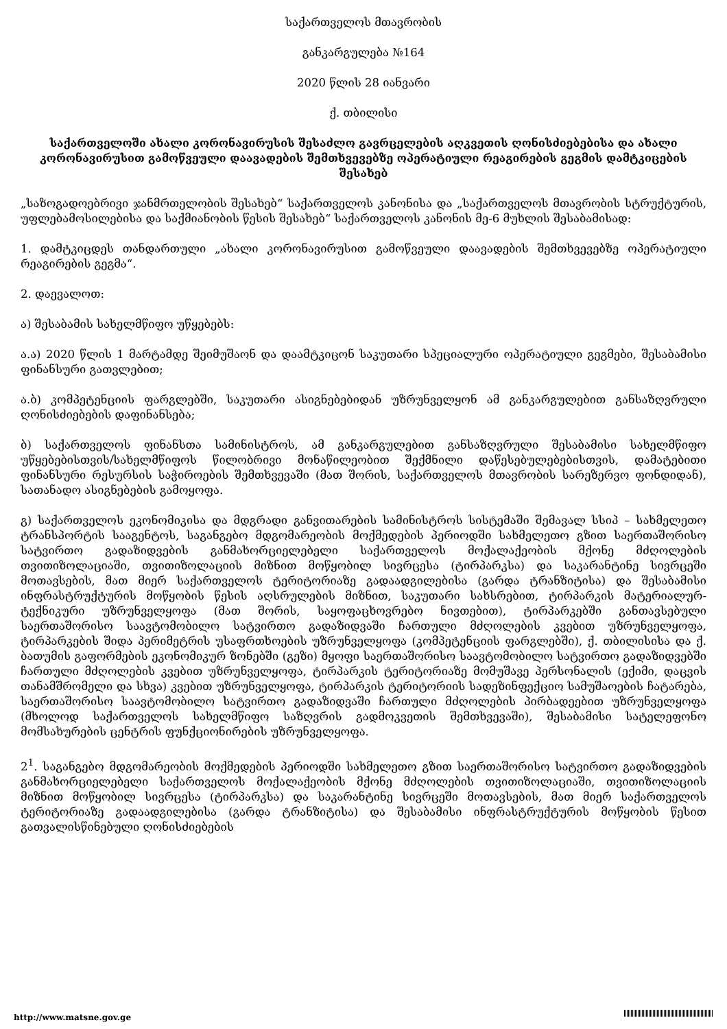საქართველოს მთავრობის
განკარგულება №164
2020 წლის 28 იანვარი
ქ. თბილისი
საქართველოში ახალი კორონავირუსის შესაძლო გავრცელების აღკვეთის ღონისძიებებისა და ახალი კორონავირუსით გამოწვეული დაავადების შემთხვევებზე ოპერატიული რეაგირების გეგმის დამტკიცების შესახებ
„საზოგადოებრივი ჯანმრთელობის შესახებ“ საქართველოს კანონისა და „საქართველოს მთავრობის სტრუქტურის, უფლებამოსილებისა და საქმიანობის წესის შესახებ“ საქართველოს კანონის მე-6 მუხლის შესაბამისად:
1. დამტკიცდეს თანდართული „ახალი კორონავირუსით გამოწვეული დაავადების შემთხვევებზე ოპერატიული რეაგირების გეგმა“.
2. დაევალოთ:
ა) შესაბამის სახელმწიფო უწყებებს:
ა.ა) 2020 წლის 1 მარტამდე შეიმუშაონ და დაამტკიცონ საკუთარი სპეციალური ოპერატიული გეგმები, შესაბამისი ფინანსური გათვლებით;
ა.ბ) კომპეტენციის ფარგლებში, საკუთარი ასიგნებებიდან უზრუნველყონ ამ განკარგულებით განსაზღვრული ღონისძიებების დაფინანსება;
ბ) საქართველოს ფინანსთა სამინისტროს, ამ განკარგულებით განსაზღვრული შესაბამისი სახელმწიფო უწყებებისთვის/სახელმწიფოს წილობრივი მონაწილეობით შექმნილი დაწესებულებებისთვის, დამატებითი ფინანსური რესურსის საჭიროების შემთხვევაში (მათ შორის, საქართველოს მთავრობის სარეზერვო ფონდიდან), სათანადო ასიგნებების გამოყოფა.
გ) საქართველოს ეკონომიკისა და მდგრადი განვითარების სამინისტროს სისტემაში შემავალ სსიპ – სახმელეთო ტრანსპორტის სააგენტოს, საგანგებო მდგომარეობის მოქმედების პერიოდში სახმელეთო გზით საერთაშორისო სატვირთო გადაზიდვების განმახორციელებელი საქართველოს მოქალაქეობის მქონე მძღოლების თვითიზოლაციაში, თვითიზოლაციის მიზნით მოწყობილ სივრცესა (ტირპარკსა) და საკარანტინე სივრცეში მოთავსების, მათ მიერ საქართველოს ტერიტორიაზე გადაადგილებისა (გარდა ტრანზიტისა) და შესაბამისი ინფრასტრუქტურის მოწყობის წესის აღსრულების მიზნით, საკუთარი სახსრებით, ტირპარკის მატერიალურ-ტექნიკური უზრუნველყოფა (მათ შორის, საყოფაცხოვრებო ნივთებით), ტირპარკებში განთავსებული საერთაშორისო საავტომობილო სატვირთო გადაზიდვაში ჩართული მძღოლების კვებით უზრუნველყოფა, ტირპარკების შიდა პერიმეტრის უსაფრთხოების უზრუნველყოფა (კომპეტენციის ფარგლებში), ქ. თბილისისა და ქ. ბათუმის გაფორმების ეკონომიკურ ზონებში (გეზი) მყოფი საერთაშორისო საავტომობილო სატვირთო გადაზიდვებში ჩართული მძღოლების კვებით უზრუნველყოფა, ტირპარკის ტერიტორიაზე მომუშავე პერსონალის (ექიმი, დაცვის თანამშრომელი და სხვა) კვებით უზრუნველყოფა, ტირპარკის ტერიტორიის სადეზინფექციო სამუშაოების ჩატარება, საერთაშორისო საავტომობილო სატვირთო გადაზიდვაში ჩართული მძღოლების პირბადეებით უზრუნველყოფა (მხოლოდ საქართველოს სახელმწიფო საზღვრის გადმოკვეთის შემთხვევაში), შესაბამისი სატელეფონო მომსახურების ცენტრის ფუნქციონირების უზრუნველყოფა.
2<sup>1</sup>. საგანგებო მდგომარეობის მოქმედების პერიოდში სახმელეთო გზით საერთაშორისო სატვირთო გადაზიდვების განმახორციელებელი საქართველოს მოქალაქეობის მქონე მძღოლების თვითიზოლაციაში, თვითიზოლაციის მიზნით მოწყობილ სივრცესა (ტირპარკსა) და საკარანტინე სივრცეში მოთავსების, მათ მიერ საქართველოს ტერიტორიაზე გადაადგილებისა (გარდა ტრანზიტისა) და შესაბამისი ინფრასტრუქტურის მოწყობის წესით გათვალისწინებული ღონისძიებების
http://www.matsne.gov.ge